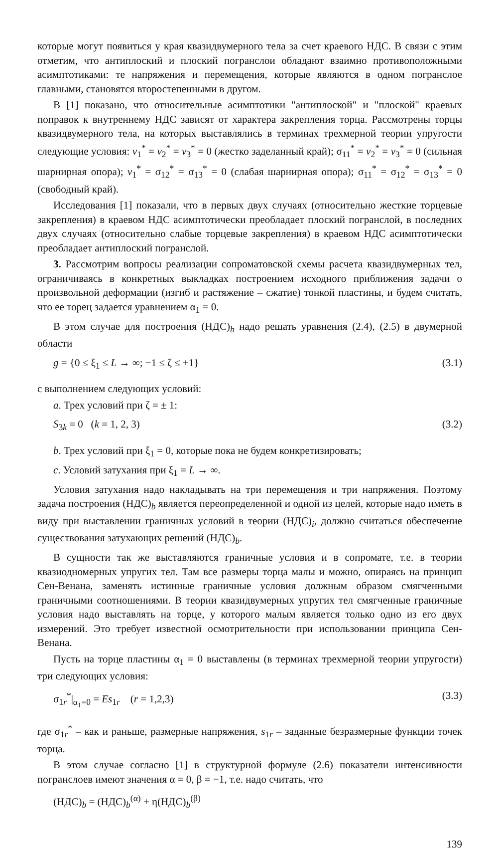которые могут появиться у края квазидвумерного тела за счет краевого НДС. В связи с этим отметим, что антиплоский и плоский погранслои обладают взаимно противоположными асимптотиками: те напряжения и перемещения, которые являются в одном погранслое главными, становятся второстепенными в другом.
В [1] показано, что относительные асимптотики "антиплоской" и "плоской" краевых поправок к внутреннему НДС зависят от характера закрепления торца. Рассмотрены торцы квазидвумерного тела, на которых выставлялись в терминах трехмерной теории упругости следующие условия: v<sub>1</sub><sup>*</sup> = v<sub>2</sub><sup>*</sup> = v<sub>3</sub><sup>*</sup> = 0 (жестко заделанный край); σ<sub>11</sub><sup>*</sup> = v<sub>2</sub><sup>*</sup> = v<sub>3</sub><sup>*</sup> = 0 (сильная шарнирная опора); v<sub>1</sub><sup>*</sup> = σ<sub>12</sub><sup>*</sup> = σ<sub>13</sub><sup>*</sup> = 0 (слабая шарнирная опора); σ<sub>11</sub><sup>*</sup> = σ<sub>12</sub><sup>*</sup> = σ<sub>13</sub><sup>*</sup> = 0 (свободный край).
Исследования [1] показали, что в первых двух случаях (относительно жесткие торцевые закрепления) в краевом НДС асимптотически преобладает плоский погранслой, в последних двух случаях (относительно слабые торцевые закрепления) в краевом НДС асимптотически преобладает антиплоский погранслой.
3. Рассмотрим вопросы реализации сопроматовской схемы расчета квазидвумерных тел, ограничиваясь в конкретных выкладках построением исходного приближения задачи о произвольной деформации (изгиб и растяжение – сжатие) тонкой пластины, и будем считать, что ее торец задается уравнением α<sub>1</sub> = 0.
В этом случае для построения (НДС)<sub>b</sub> надо решать уравнения (2.4), (2.5) в двумерной области
g = {0 ≤ ξ<sub>1</sub> ≤ L → ∞; −1 ≤ ζ ≤ +1} (3.1)
с выполнением следующих условий:
a. Трех условий при ζ = ± 1:
S<sub>3k</sub> = 0 (k = 1, 2, 3) (3.2)
b. Трех условий при ξ<sub>1</sub> = 0, которые пока не будем конкретизировать;
c. Условий затухания при ξ<sub>1</sub> = L → ∞.
Условия затухания надо накладывать на три перемещения и три напряжения. Поэтому задача построения (НДС)<sub>b</sub> является переопределенной и одной из целей, которые надо иметь в виду при выставлении граничных условий в теории (НДС)<sub>i</sub>, должно считаться обеспечение существования затухающих решений (НДС)<sub>b</sub>.
В сущности так же выставляются граничные условия и в сопромате, т.е. в теории квазиодномерных упругих тел. Там все размеры торца малы и можно, опираясь на принцип Сен-Венана, заменять истинные граничные условия должным образом смягченными граничными соотношениями. В теории квазидвумерных упругих тел смягченные граничные условия надо выставлять на торце, у которого малым является только одно из его двух измерений. Это требует известной осмотрительности при использовании принципа Сен-Венана.
Пусть на торце пластины α<sub>1</sub> = 0 выставлены (в терминах трехмерной теории упругости) три следующих условия:
σ<sub>1r</sub><sup>*</sup>|<sub>α<sub>1</sub>=0</sub> = Es<sub>1r</sub> (r = 1,2,3) (3.3)
где σ<sub>1r</sub><sup>*</sup> – как и раньше, размерные напряжения, s<sub>1r</sub> – заданные безразмерные функции точек торца.
В этом случае согласно [1] в структурной формуле (2.6) показатели интенсивности погранслоев имеют значения α = 0, β = −1, т.е. надо считать, что
(НДС)<sub>b</sub> = (НДС)<sub>b</sub><sup>(α)</sup> + η(НДС)<sub>b</sub><sup>(β)</sup>
139